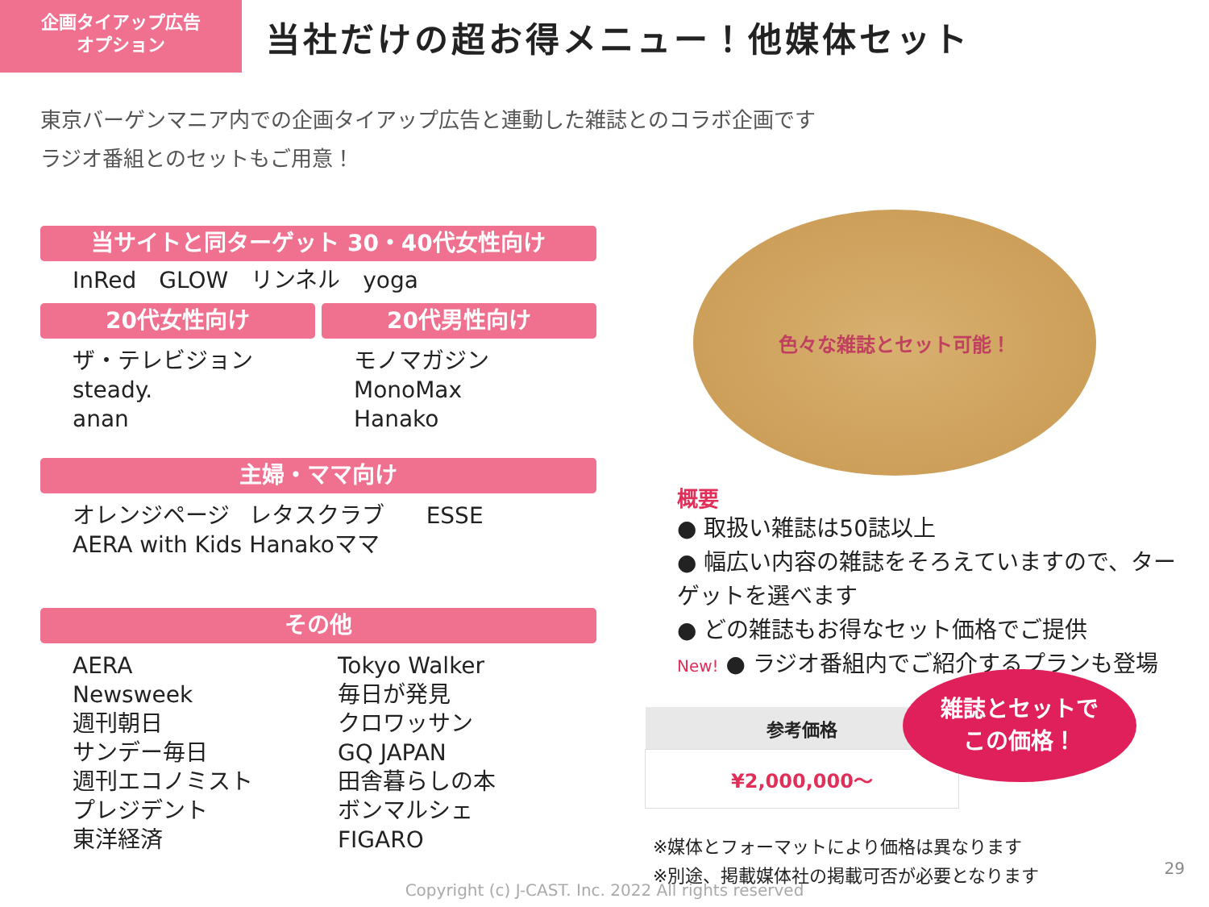企画タイアップ広告
オプション
当社だけの超お得メニュー！他媒体セット
東京バーゲンマニア内での企画タイアップ広告と連動した雑誌とのコラボ企画です
ラジオ番組とのセットもご用意！
当サイトと同ターゲット 30・40代女性向け
InRed　GLOW　リンネル　yoga
20代女性向け
ザ・テレビジョン
steady.
anan
20代男性向け
モノマガジン
MonoMax
Hanako
主婦・ママ向け
オレンジページ
AERA with Kids
レタスクラブ
Hanakoママ
ESSE
その他
AERA
Newsweek
週刊朝日
サンデー毎日
週刊エコノミスト
プレジデント
東洋経済
Tokyo Walker
毎日が発見
クロワッサン
GQ JAPAN
田舎暮らしの本
ボンマルシェ
FIGARO
色々な雑誌とセット可能！
概要
● 取扱い雑誌は50誌以上
● 幅広い内容の雑誌をそろえていますので、ターゲットを選べます
● どの雑誌もお得なセット価格でご提供
New! ● ラジオ番組内でご紹介するプランも登場
| 参考価格 |
| --- |
| ¥2,000,000～ |
雑誌とセットで
この価格！
※媒体とフォーマットにより価格は異なります
※別途、掲載媒体社の掲載可否が必要となります
29
Copyright (c) J-CAST. Inc. 2022 All rights reserved